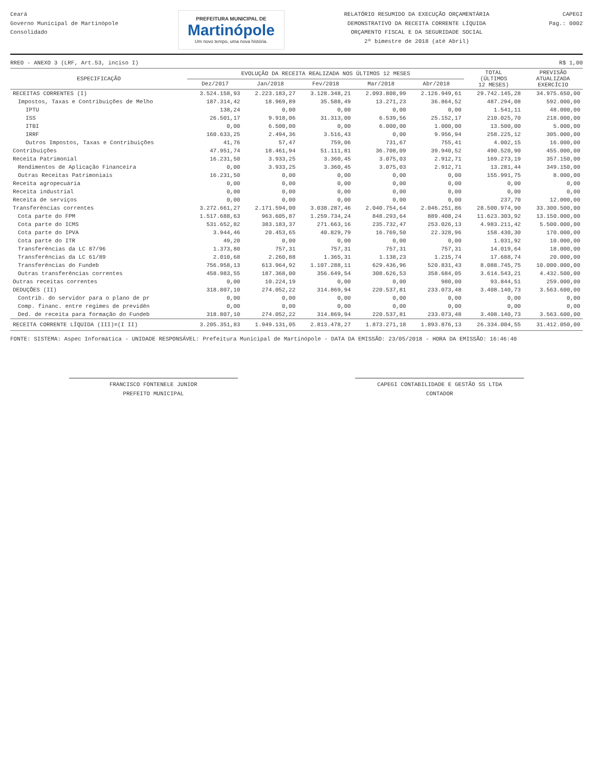Ceará
Governo Municipal de Martinópole
Consolidado
PREFEITURA MUNICIPAL DE
Martinópole
Um novo tempo, uma nova história.
RELATÓRIO RESUMIDO DA EXECUÇÃO ORÇAMENTÁRIA
DEMONSTRATIVO DA RECEITA CORRENTE LÍQUIDA
ORÇAMENTO FISCAL E DA SEGURIDADE SOCIAL
2º bimestre de 2018 (até Abril)
CAPEGI
Pag.: 0002
RREO - ANEXO 3 (LRF, Art.53, inciso I) R$ 1,00
| ESPECIFICAÇÃO | EVOLUÇÃO DA RECEITA REALIZADA NOS ÚLTIMOS 12 MESES | | | | | TOTAL (ÚLTIMOS 12 MESES) | PREVISÃO ATUALIZADA EXERCÍCIO |
| --- | --- | --- | --- | --- | --- | --- | --- |
| | Dez/2017 | Jan/2018 | Fev/2018 | Mar/2018 | Abr/2018 | | |
| RECEITAS CORRENTES (I) | 3.524.158,93 | 2.223.183,27 | 3.128.348,21 | 2.093.808,99 | 2.126.949,61 | 29.742.145,28 | 34.975.650,00 |
| Impostos, Taxas e Contribuições de Melho | 187.314,42 | 18.969,89 | 35.588,49 | 13.271,23 | 36.864,52 | 487.294,08 | 592.000,00 |
| IPTU | 138,24 | 0,00 | 0,00 | 0,00 | 0,00 | 1.541,11 | 48.000,00 |
| ISS | 26.501,17 | 9.918,06 | 31.313,00 | 6.539,56 | 25.152,17 | 210.025,70 | 218.000,00 |
| ITBI | 0,00 | 6.500,00 | 0,00 | 6.000,00 | 1.000,00 | 13.500,00 | 5.000,00 |
| IRRF | 160.633,25 | 2.494,36 | 3.516,43 | 0,00 | 9.956,94 | 258.225,12 | 305.000,00 |
| Outros Impostos, Taxas e Contribuições | 41,76 | 57,47 | 759,06 | 731,67 | 755,41 | 4.002,15 | 16.000,00 |
| Contribuições | 47.951,74 | 18.461,94 | 51.111,81 | 36.708,09 | 39.940,52 | 490.520,90 | 455.000,00 |
| Receita Patrimonial | 16.231,50 | 3.933,25 | 3.360,45 | 3.075,03 | 2.912,71 | 169.273,19 | 357.150,00 |
| Rendimentos de Aplicação Financeira | 0,00 | 3.933,25 | 3.360,45 | 3.075,03 | 2.912,71 | 13.281,44 | 349.150,00 |
| Outras Receitas Patrimoniais | 16.231,50 | 0,00 | 0,00 | 0,00 | 0,00 | 155.991,75 | 8.000,00 |
| Receita agropecuária | 0,00 | 0,00 | 0,00 | 0,00 | 0,00 | 0,00 | 0,00 |
| Receita industrial | 0,00 | 0,00 | 0,00 | 0,00 | 0,00 | 0,00 | 0,00 |
| Receita de serviços | 0,00 | 0,00 | 0,00 | 0,00 | 0,00 | 237,70 | 12.000,00 |
| Transferências correntes | 3.272.661,27 | 2.171.594,00 | 3.038.287,46 | 2.040.754,64 | 2.046.251,86 | 28.500.974,90 | 33.300.500,00 |
| Cota parte do FPM | 1.517.688,63 | 963.605,87 | 1.259.734,24 | 848.293,64 | 889.408,24 | 11.623.303,92 | 13.150.000,00 |
| Cota parte do ICMS | 531.652,82 | 383.183,37 | 271.663,16 | 235.732,47 | 253.026,13 | 4.983.211,42 | 5.500.000,00 |
| Cota parte do IPVA | 3.944,46 | 20.453,65 | 40.829,79 | 16.769,50 | 22.328,96 | 158.430,30 | 170.000,00 |
| Cota parte do ITR | 49,20 | 0,00 | 0,00 | 0,00 | 0,00 | 1.031,92 | 10.000,00 |
| Transferências da LC 87/96 | 1.373,80 | 757,31 | 757,31 | 757,31 | 757,31 | 14.019,64 | 18.000,00 |
| Transferências da LC 61/89 | 2.010,68 | 2.260,88 | 1.365,31 | 1.138,23 | 1.215,74 | 17.688,74 | 20.000,00 |
| Transferências do Fundeb | 756.958,13 | 613.964,92 | 1.107.288,11 | 629.436,96 | 520.831,43 | 8.088.745,75 | 10.000.000,00 |
| Outras transferências correntes | 458.983,55 | 187.368,00 | 356.649,54 | 308.626,53 | 358.684,05 | 3.614.543,21 | 4.432.500,00 |
| Outras receitas correntes | 0,00 | 10.224,19 | 0,00 | 0,00 | 980,00 | 93.844,51 | 259.000,00 |
| DEDUÇÕES (II) | 318.807,10 | 274.052,22 | 314.869,94 | 220.537,81 | 233.073,48 | 3.408.140,73 | 3.563.600,00 |
| Contrib. do servidor para o plano de pr | 0,00 | 0,00 | 0,00 | 0,00 | 0,00 | 0,00 | 0,00 |
| Comp. financ. entre regimes de previdên | 0,00 | 0,00 | 0,00 | 0,00 | 0,00 | 0,00 | 0,00 |
| Ded. de receita para formação do Fundeb | 318.807,10 | 274.052,22 | 314.869,94 | 220.537,81 | 233.073,48 | 3.408.140,73 | 3.563.600,00 |
| RECEITA CORRENTE LÍQUIDA (III)=(I II) | 3.205.351,83 | 1.949.131,05 | 2.813.478,27 | 1.873.271,18 | 1.893.876,13 | 26.334.004,55 | 31.412.050,00 |
FONTE: SISTEMA: Aspec Informática - UNIDADE RESPONSÁVEL: Prefeitura Municipal de Martinópole - DATA DA EMISSÃO: 23/05/2018 - HORA DA EMISSÃO: 16:46:40
FRANCISCO FONTENELE JUNIOR
PREFEITO MUNICIPAL
CAPEGI CONTABILIDADE E GESTÃO SS LTDA
CONTADOR